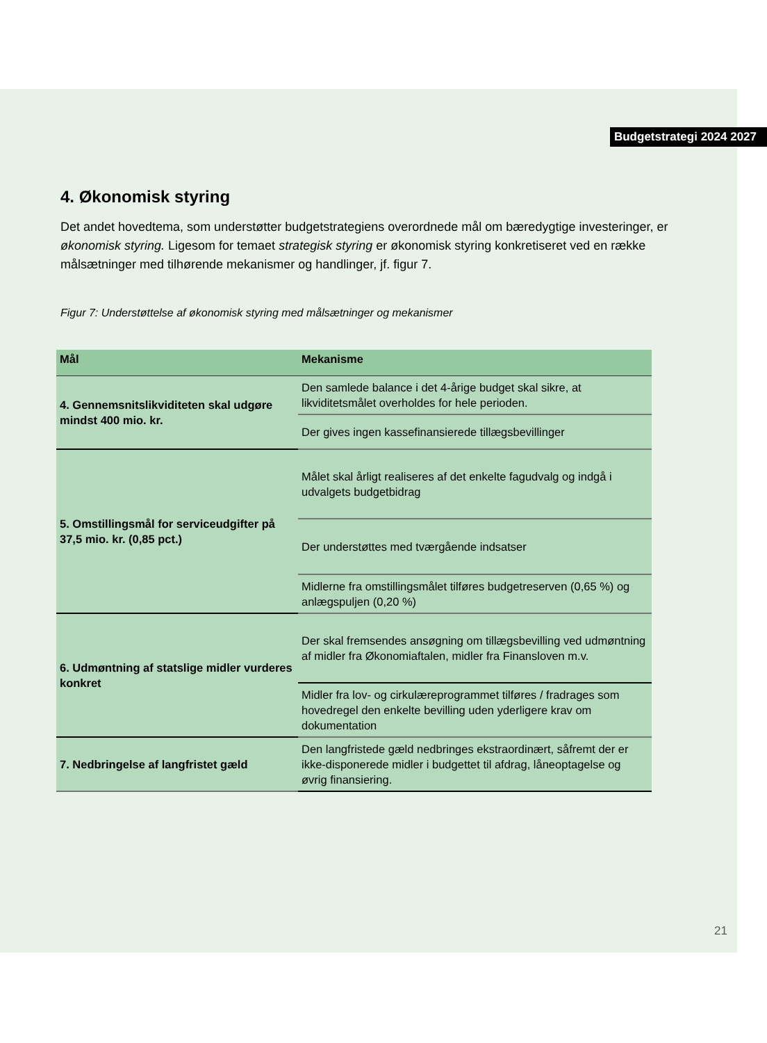Budgetstrategi 2024 2027
4. Økonomisk styring
Det andet hovedtema, som understøtter budgetstrategiens overordnede mål om bæredygtige investeringer, er økonomisk styring. Ligesom for temaet strategisk styring er økonomisk styring konkretiseret ved en række målsætninger med tilhørende mekanismer og handlinger, jf. figur 7.
Figur 7: Understøttelse af økonomisk styring med målsætninger og mekanismer
| Mål | Mekanisme |
| --- | --- |
| 4. Gennemsnitslikviditeten skal udgøre mindst 400 mio. kr. | Den samlede balance i det 4-årige budget skal sikre, at likviditetsmålet overholdes for hele perioden. |
| | Der gives ingen kassefinansierede tillægsbevillinger |
| 5. Omstillingsmål for serviceudgifter på 37,5 mio. kr. (0,85 pct.) | Målet skal årligt realiseres af det enkelte fagudvalg og indgå i udvalgets budgetbidrag |
| | Der understøttes med tværgående indsatser |
| | Midlerne fra omstillingsmålet tilføres budgetreserven (0,65 %) og anlægspuljen (0,20 %) |
| 6. Udmøntning af statslige midler vurderes konkret | Der skal fremsendes ansøgning om tillægsbevilling ved udmøntning af midler fra Økonomiaftalen, midler fra Finansloven m.v. |
| | Midler fra lov- og cirkulæreprogrammet tilføres / fradrages som hovedregel den enkelte bevilling uden yderligere krav om dokumentation |
| 7. Nedbringelse af langfristet gæld | Den langfristede gæld nedbringes ekstraordinært, såfremt der er ikke-disponerede midler i budgettet til afdrag, låneoptagelse og øvrig finansiering. |
21